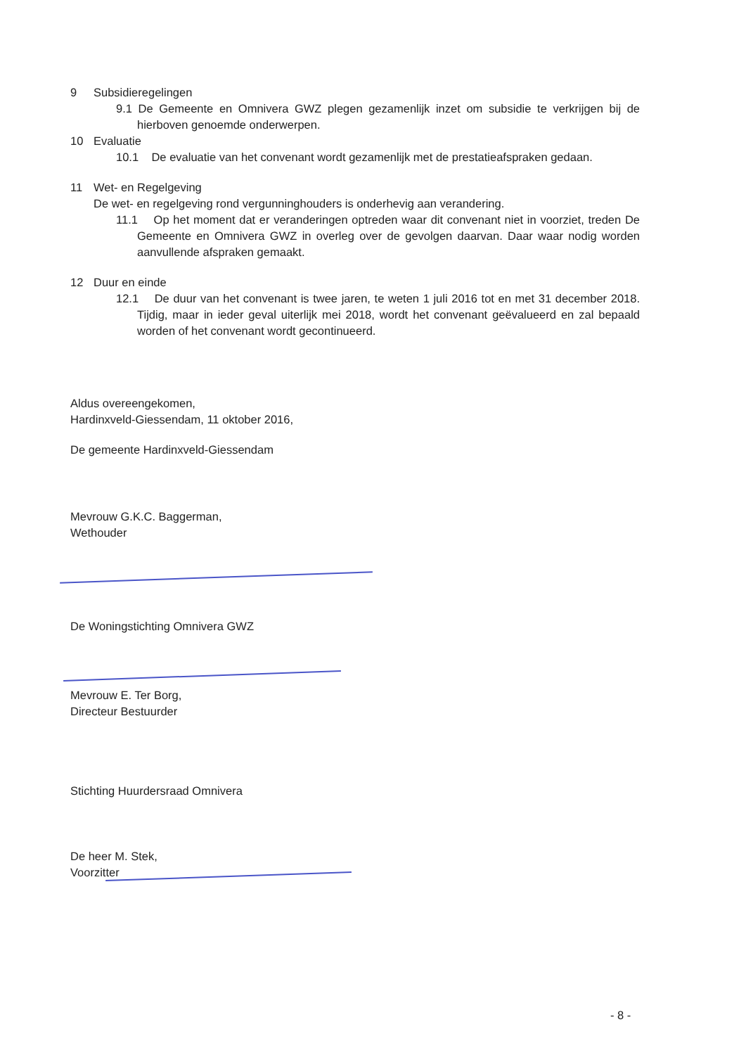9 Subsidieregelingen
9.1 De Gemeente en Omnivera GWZ plegen gezamenlijk inzet om subsidie te verkrijgen bij de hierboven genoemde onderwerpen.
10 Evaluatie
10.1 De evaluatie van het convenant wordt gezamenlijk met de prestatieafspraken gedaan.
11 Wet- en Regelgeving
De wet- en regelgeving rond vergunninghouders is onderhevig aan verandering.
11.1 Op het moment dat er veranderingen optreden waar dit convenant niet in voorziet, treden De Gemeente en Omnivera GWZ in overleg over de gevolgen daarvan. Daar waar nodig worden aanvullende afspraken gemaakt.
12 Duur en einde
12.1 De duur van het convenant is twee jaren, te weten 1 juli 2016 tot en met 31 december 2018. Tijdig, maar in ieder geval uiterlijk mei 2018, wordt het convenant geëvalueerd en zal bepaald worden of het convenant wordt gecontinueerd.
Aldus overeengekomen,
Hardinxveld-Giessendam, 11 oktober 2016,
De gemeente Hardinxveld-Giessendam
Mevrouw G.K.C. Baggerman,
Wethouder
De Woningstichting Omnivera GWZ
Mevrouw E. Ter Borg,
Directeur Bestuurder
Stichting Huurdersraad Omnivera
De heer M. Stek,
Voorzitter
- 8 -